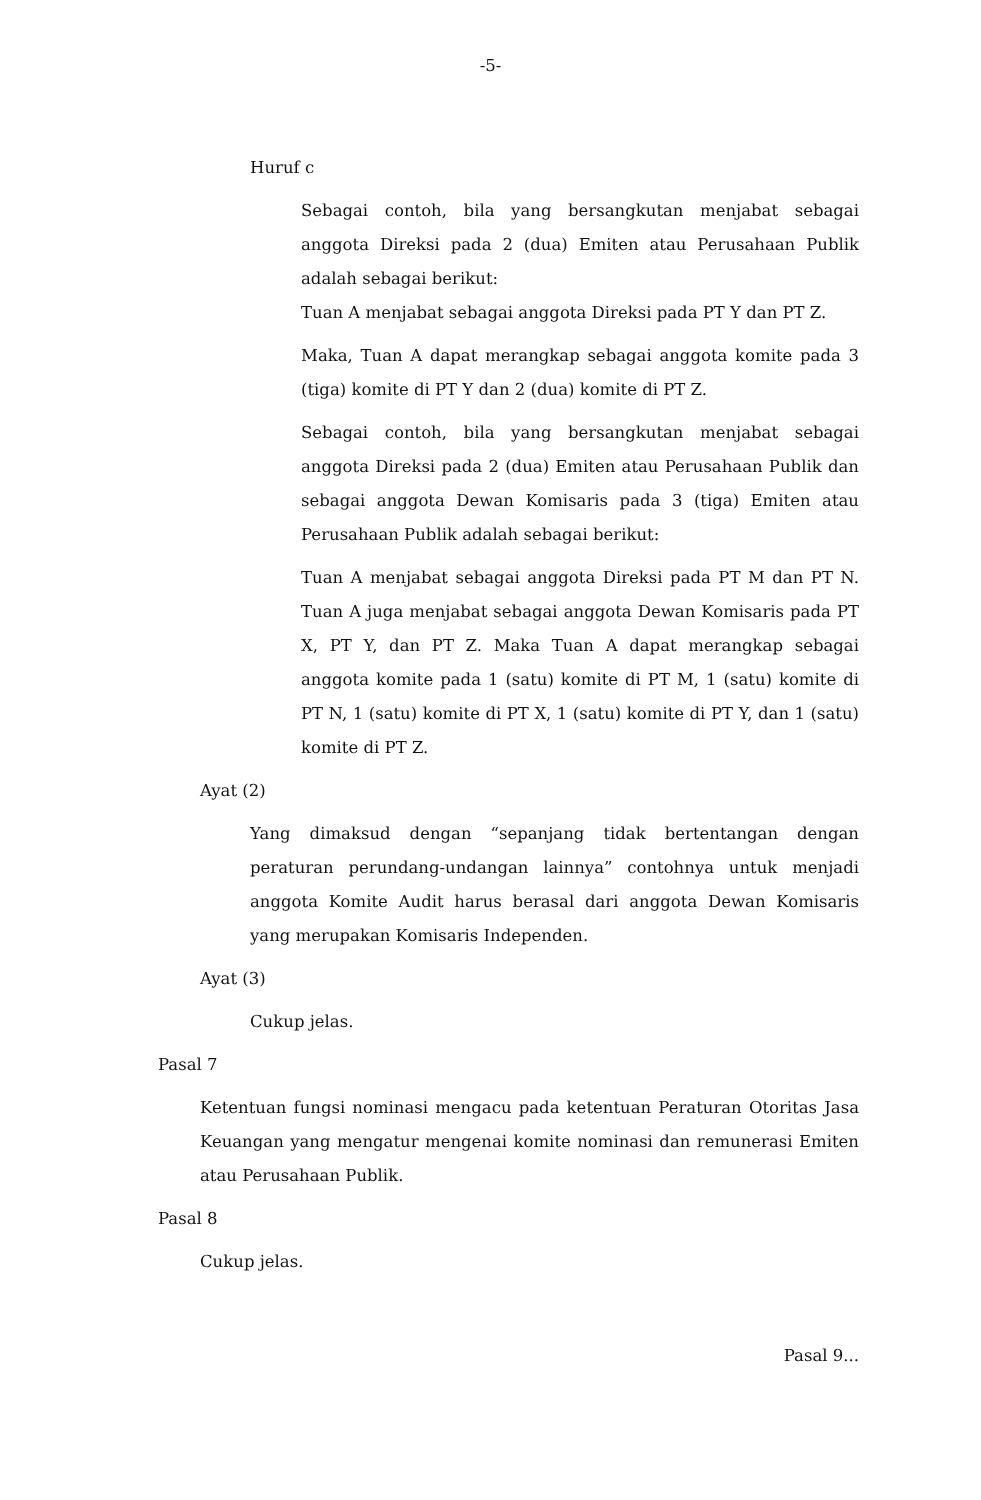-5-
Huruf c
Sebagai contoh, bila yang bersangkutan menjabat sebagai anggota Direksi pada 2 (dua) Emiten atau Perusahaan Publik adalah sebagai berikut:
Tuan A menjabat sebagai anggota Direksi pada PT Y dan PT Z.
Maka, Tuan A dapat merangkap sebagai anggota komite pada 3 (tiga) komite di PT Y dan 2 (dua) komite di PT Z.
Sebagai contoh, bila yang bersangkutan menjabat sebagai anggota Direksi pada 2 (dua) Emiten atau Perusahaan Publik dan sebagai anggota Dewan Komisaris pada 3 (tiga) Emiten atau Perusahaan Publik adalah sebagai berikut:
Tuan A menjabat sebagai anggota Direksi pada PT M dan PT N. Tuan A juga menjabat sebagai anggota Dewan Komisaris pada PT X, PT Y, dan PT Z. Maka Tuan A dapat merangkap sebagai anggota komite pada 1 (satu) komite di PT M, 1 (satu) komite di PT N, 1 (satu) komite di PT X, 1 (satu) komite di PT Y, dan 1 (satu) komite di PT Z.
Ayat (2)
Yang dimaksud dengan “sepanjang tidak bertentangan dengan peraturan perundang-undangan lainnya” contohnya untuk menjadi anggota Komite Audit harus berasal dari anggota Dewan Komisaris yang merupakan Komisaris Independen.
Ayat (3)
Cukup jelas.
Pasal 7
Ketentuan fungsi nominasi mengacu pada ketentuan Peraturan Otoritas Jasa Keuangan yang mengatur mengenai komite nominasi dan remunerasi Emiten atau Perusahaan Publik.
Pasal 8
Cukup jelas.
Pasal 9...